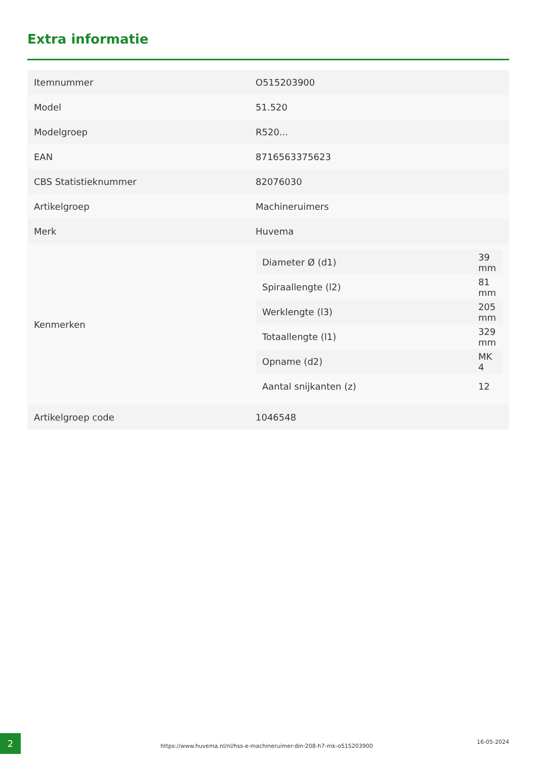Extra informatie
| Itemnummer | O515203900 |
| Model | 51.520 |
| Modelgroep | R520... |
| EAN | 8716563375623 |
| CBS Statistieknummer | 82076030 |
| Artikelgroep | Machineruimers |
| Merk | Huvema |
| Kenmerken | / Diameter Ø (d1) / 39 mm / / Spiraallengte (l2) / 81 mm / / Werklengte (l3) / 205 mm / / Totaallengte (l1) / 329 mm / / Opname (d2) / MK 4 / / Aantal snijkanten (z) / 12 / |
| Artikelgroep code | 1046548 |
2
https://www.huvema.nl/nl/hss-e-machineruimer-din-208-h7-mk-o515203900
16-05-2024